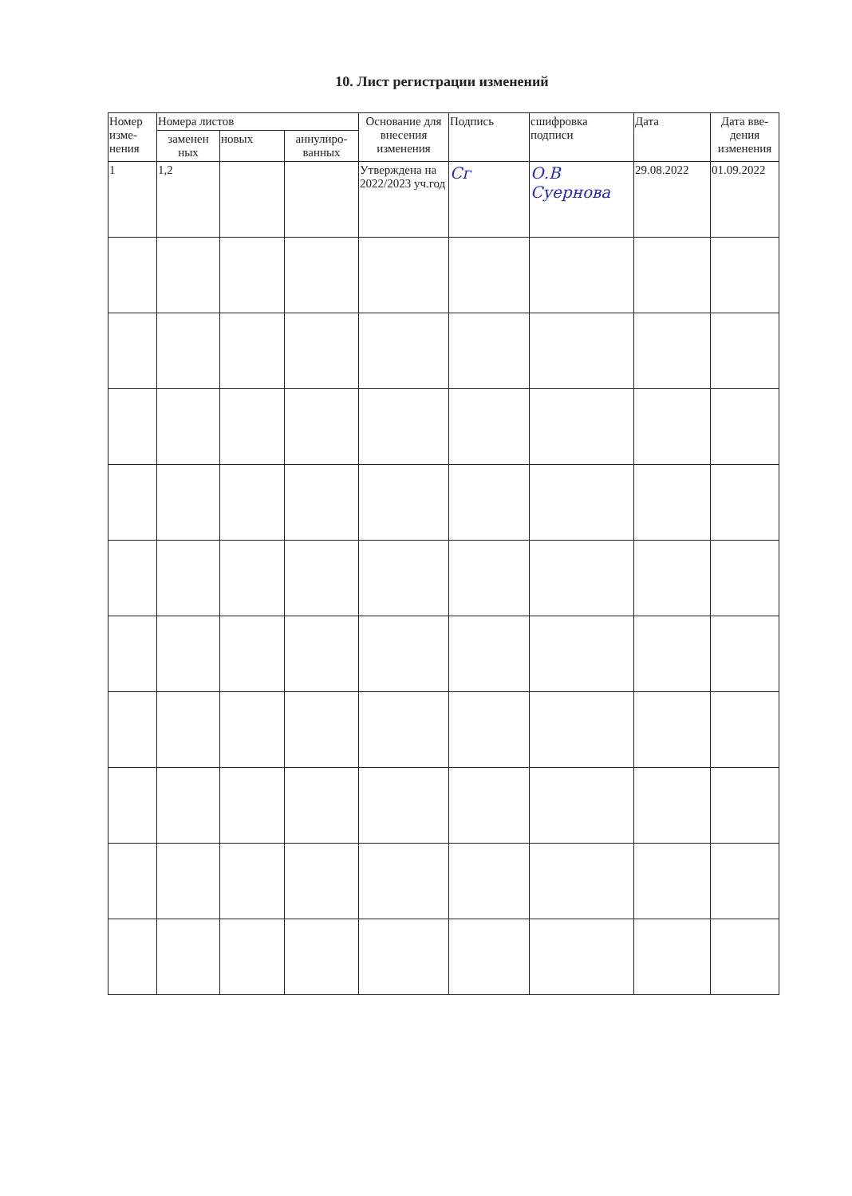10. Лист регистрации изменений
| Номер изме-нения | Номера листов | | | Основание для внесения изменения | Подпись | сшифровка подписи | Дата | Дата вве-дения изменения |
| --- | --- | --- | --- | --- | --- | --- | --- | --- |
| | заменен ных | новых | аннулиро-ванных | | | | | |
| 1 | 1,2 | | | Утверждена на 2022/2023 уч.год | Сг | О.В Суернова | 29.08.2022 | 01.09.2022 |